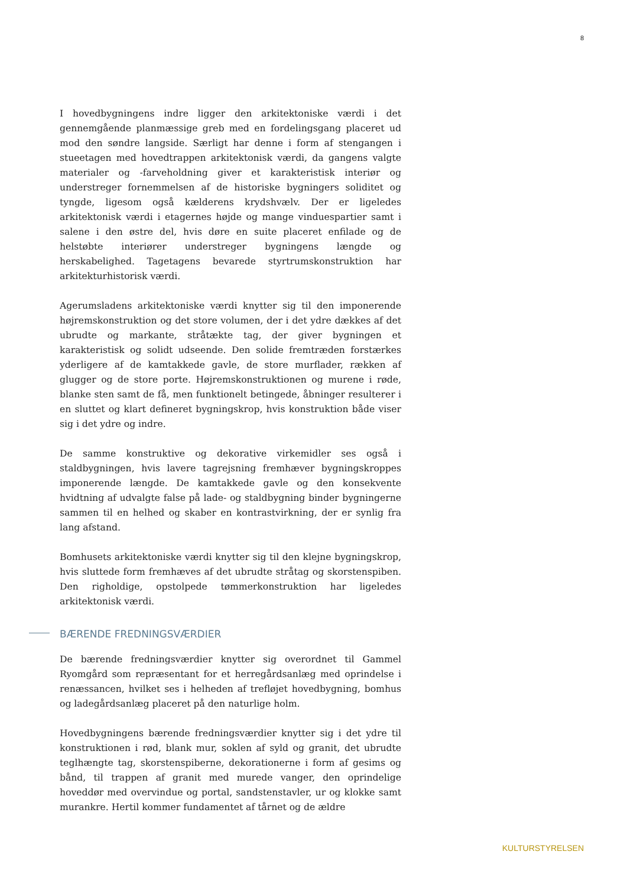8
I hovedbygningens indre ligger den arkitektoniske værdi i det gennemgående planmæssige greb med en fordelingsgang placeret ud mod den søndre langside. Særligt har denne i form af stengangen i stueetagen med hovedtrappen arkitektonisk værdi, da gangens valgte materialer og -farveholdning giver et karakteristisk interiør og understreger fornemmelsen af de historiske bygningers soliditet og tyngde, ligesom også kælderens krydshvælv. Der er ligeledes arkitektonisk værdi i etagernes højde og mange vinduespartier samt i salene i den østre del, hvis døre en suite placeret enfilade og de helstøbte interiører understreger bygningens længde og herskabelighed. Tagetagens bevarede styrtrumskonstruktion har arkitekturhistorisk værdi.
Agerumsladens arkitektoniske værdi knytter sig til den imponerende højremskonstruktion og det store volumen, der i det ydre dækkes af det ubrudte og markante, stråtækte tag, der giver bygningen et karakteristisk og solidt udseende. Den solide fremtræden forstærkes yderligere af de kamtakkede gavle, de store murflader, rækken af glugger og de store porte. Højremskonstruktionen og murene i røde, blanke sten samt de få, men funktionelt betingede, åbninger resulterer i en sluttet og klart defineret bygningskrop, hvis konstruktion både viser sig i det ydre og indre.
De samme konstruktive og dekorative virkemidler ses også i staldbygningen, hvis lavere tagrejsning fremhæver bygningskroppes imponerende længde. De kamtakkede gavle og den konsekvente hvidtning af udvalgte false på lade- og staldbygning binder bygningerne sammen til en helhed og skaber en kontrastvirkning, der er synlig fra lang afstand.
Bomhusets arkitektoniske værdi knytter sig til den klejne bygningskrop, hvis sluttede form fremhæves af det ubrudte stråtag og skorstenspiben. Den righoldige, opstolpede tømmerkonstruktion har ligeledes arkitektonisk værdi.
BÆRENDE FREDNINGSVÆRDIER
De bærende fredningsværdier knytter sig overordnet til Gammel Ryomgård som repræsentant for et herregårdsanlæg med oprindelse i renæssancen, hvilket ses i helheden af trefløjet hovedbygning, bomhus og ladegårdsanlæg placeret på den naturlige holm.
Hovedbygningens bærende fredningsværdier knytter sig i det ydre til konstruktionen i rød, blank mur, soklen af syld og granit, det ubrudte teglhængte tag, skorstenspiberne, dekorationerne i form af gesims og bånd, til trappen af granit med murede vanger, den oprindelige hoveddør med overvindue og portal, sandstenstavler, ur og klokke samt murankre. Hertil kommer fundamentet af tårnet og de ældre
KULTURSTYRELSEN